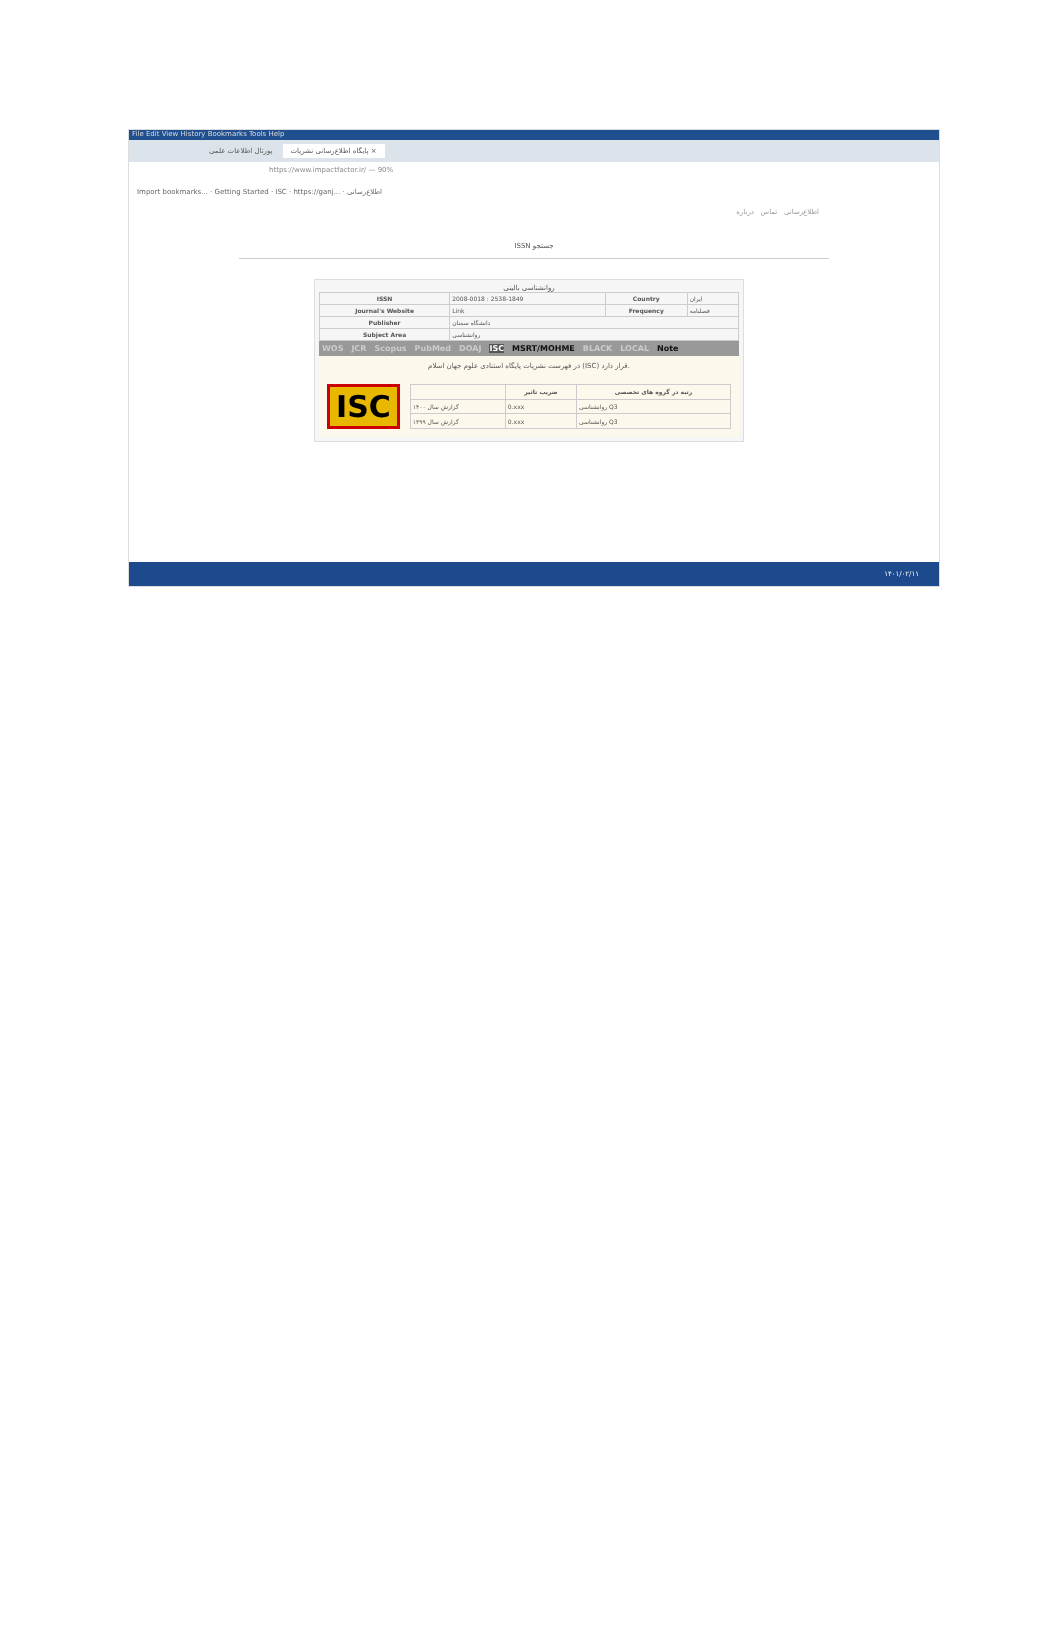File Edit View History Bookmarks Tools Help
پورتال اطلاعات علمی پایگاه اطلاع‌رسانی نشریات ×
https://www.impactfactor.ir/ — 90%
Import bookmarks... · Getting Started · ISC · https://ganj... · اطلاع‌رسانی
اطلاع‌رسانی تماس درباره
ISSN جستجو
روانشناسی بالینی
| ISSN | 2008-0018 : 2538-1849 | Country | ایران |
| Journal's Website | Link | Frequency | فصلنامه |
| Publisher | دانشگاه سمنان | | |
| Subject Area | روانشناسی | | |
WOS JCR Scopus PubMed DOAJ ISC MSRT/MOHME BLACK LOCAL Note
در فهرست نشریات پایگاه استنادی علوم جهان اسلام (ISC) قرار دارد.
ISC
| | ضریب تاثیر | رتبه در گروه های تخصصی |
| --- | --- | --- |
| گزارش سال ۱۴۰۰ | 0.xxx | روانشناسی Q3 |
| گزارش سال ۱۳۹۹ | 0.xxx | روانشناسی Q3 |
۱۴۰۱/۰۲/۱۱